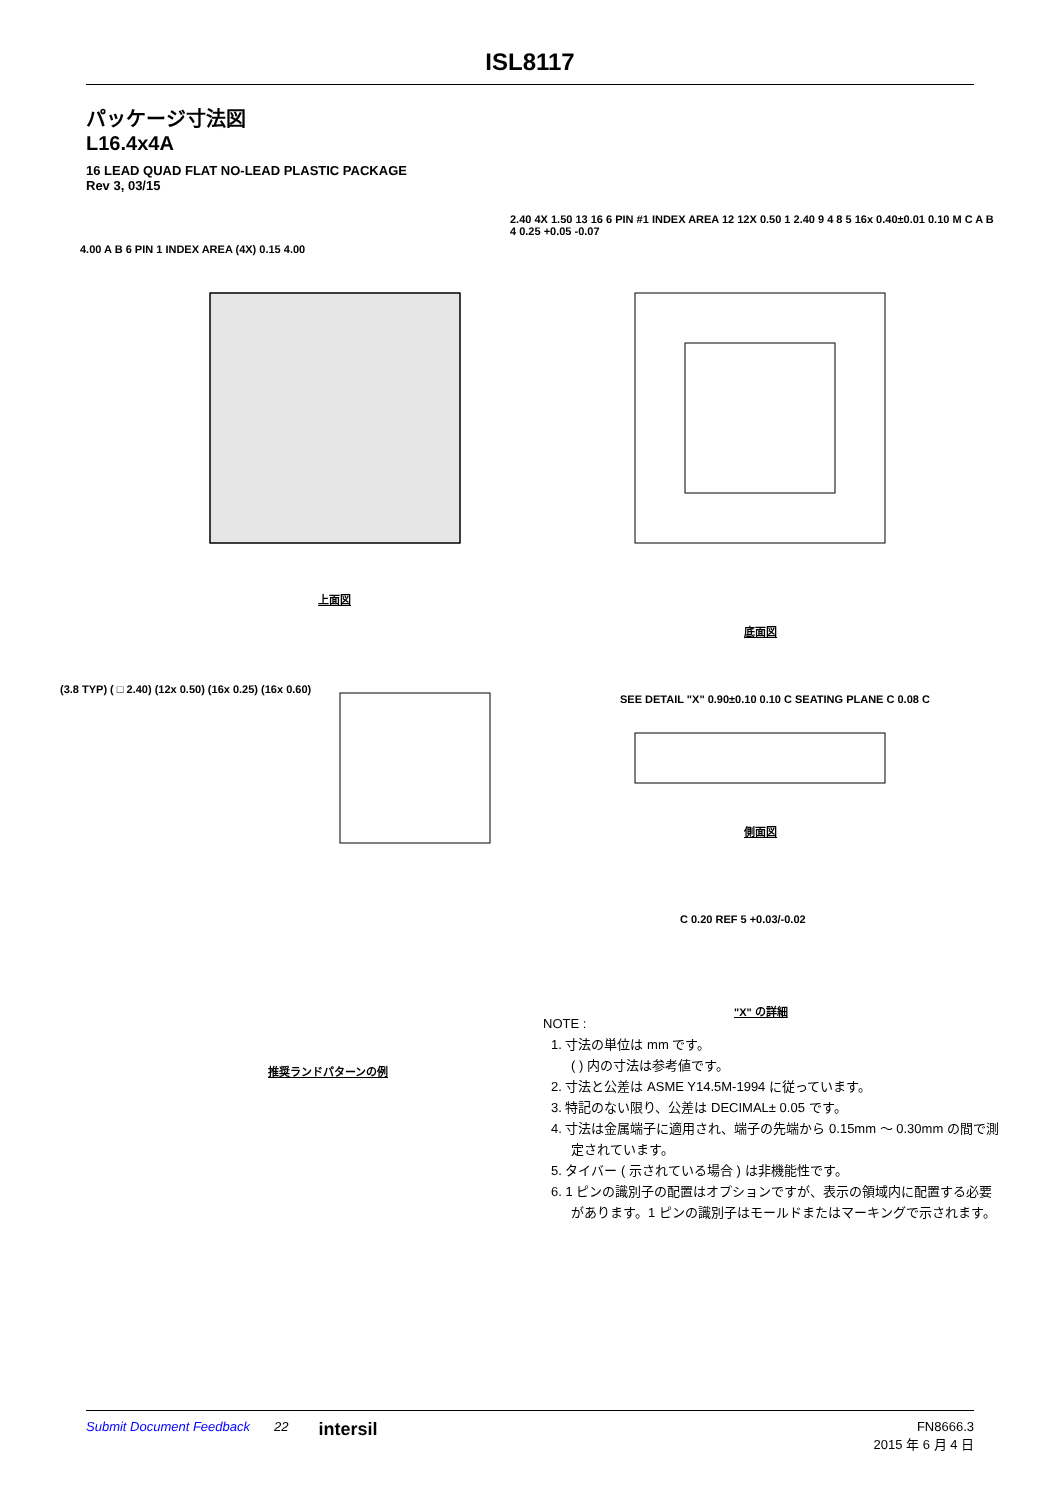ISL8117
パッケージ寸法図
L16.4x4A
16 LEAD QUAD FLAT NO-LEAD PLASTIC PACKAGE
Rev 3, 03/15
上面図
底面図
側面図
"X" の詳細
4.00 A B 6 PIN 1 INDEX AREA (4X) 0.15 4.00
2.40 4X 1.50 13 16 6 PIN #1 INDEX AREA 12 12X 0.50 1 2.40 9 4 8 5 16x 0.40±0.01 0.10 M C A B 4 0.25 +0.05 -0.07
(3.8 TYP) ( □ 2.40) (12x 0.50) (16x 0.25) (16x 0.60)
SEE DETAIL "X" 0.90±0.10 0.10 C SEATING PLANE C 0.08 C
C 0.20 REF 5 +0.03/-0.02
推奨ランドパターンの例
NOTE :
1. 寸法の単位は mm です。
( ) 内の寸法は参考値です。
2. 寸法と公差は ASME Y14.5M-1994 に従っています。
3. 特記のない限り、公差は DECIMAL± 0.05 です。
4. 寸法は金属端子に適用され、端子の先端から 0.15mm ～ 0.30mm の間で測定されています。
5. タイバー ( 示されている場合 ) は非機能性です。
6. 1 ピンの識別子の配置はオプションですが、表示の領域内に配置する必要があります。1 ピンの識別子はモールドまたはマーキングで示されます。
Submit Document Feedback 22 intersil FN8666.3
2015 年 6 月 4 日